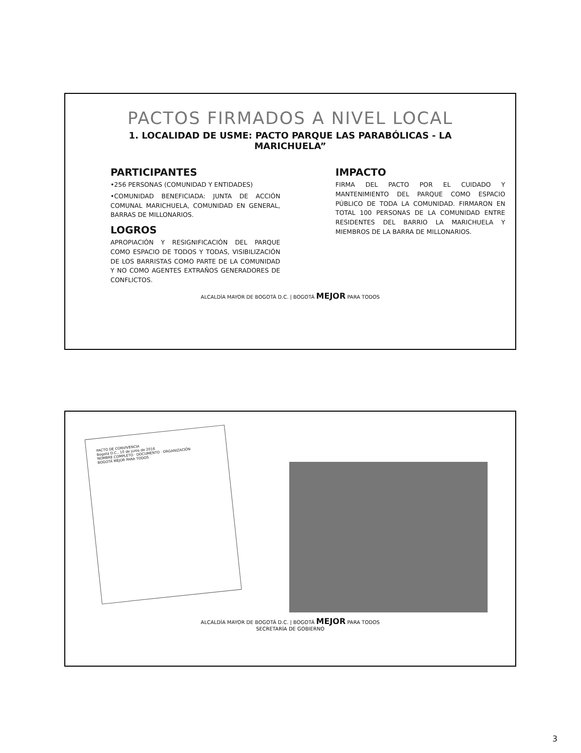PACTOS FIRMADOS A NIVEL LOCAL
1. LOCALIDAD DE USME: PACTO PARQUE LAS PARABÓLICAS - LA MARICHUELA”
PARTICIPANTES
•256 PERSONAS (COMUNIDAD Y ENTIDADES)
•COMUNIDAD BENEFICIADA: JUNTA DE ACCIÓN COMUNAL MARICHUELA, COMUNIDAD EN GENERAL, BARRAS DE MILLONARIOS.
LOGROS
APROPIACIÓN Y RESIGNIFICACIÓN DEL PARQUE COMO ESPACIO DE TODOS Y TODAS, VISIBILIZACIÓN DE LOS BARRISTAS COMO PARTE DE LA COMUNIDAD Y NO COMO AGENTES EXTRAÑOS GENERADORES DE CONFLICTOS.
IMPACTO
FIRMA DEL PACTO POR EL CUIDADO Y MANTENIMIENTO DEL PARQUE COMO ESPACIO PÚBLICO DE TODA LA COMUNIDAD. FIRMARON EN TOTAL 100 PERSONAS DE LA COMUNIDAD ENTRE RESIDENTES DEL BARRIO LA MARICHUELA Y MIEMBROS DE LA BARRA DE MILLONARIOS.
ALCALDÍA MAYOR DE BOGOTÁ D.C. | BOGOTÁ MEJOR PARA TODOS
PACTO DE CONVIVENCIA
Bogotá D.C., 10 de junio de 2016
NOMBRE COMPLETO · DOCUMENTO · ORGANIZACIÓN
BOGOTÁ MEJOR PARA TODOS
ALCALDÍA MAYOR DE BOGOTÁ D.C. | BOGOTÁ MEJOR PARA TODOS
SECRETARÍA DE GOBIERNO
3